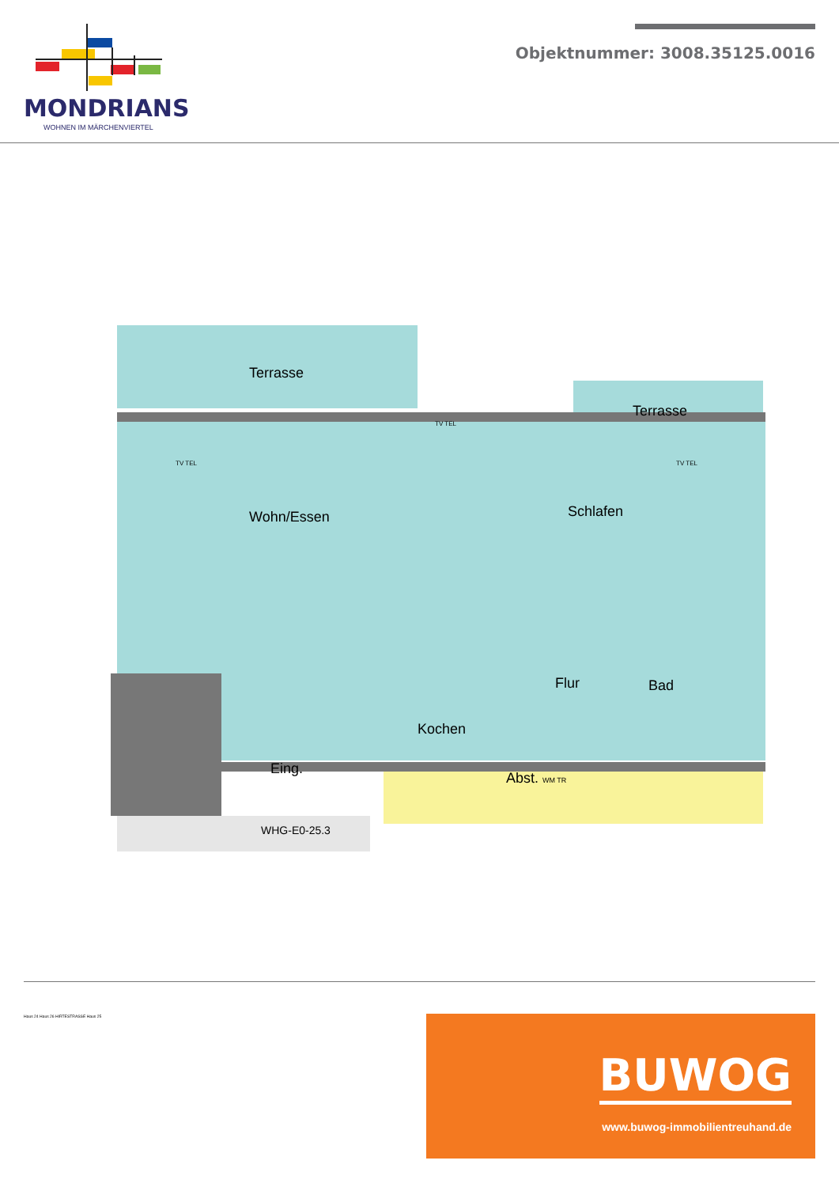MONDRIANS
WOHNEN IM MÄRCHENVIERTEL
Objektnummer: 3008.35125.0016
Terrasse
Terrasse
Wohn/Essen Schlafen
Flur Bad
Kochen
Eing.
Abst. WM TR
WHG-E0-25.3
TV TEL
TV TEL
TV TEL
Haus 24 Haus 26 HIRTESTRASSE Haus 25
BUWOG
www.buwog-immobilientreuhand.de